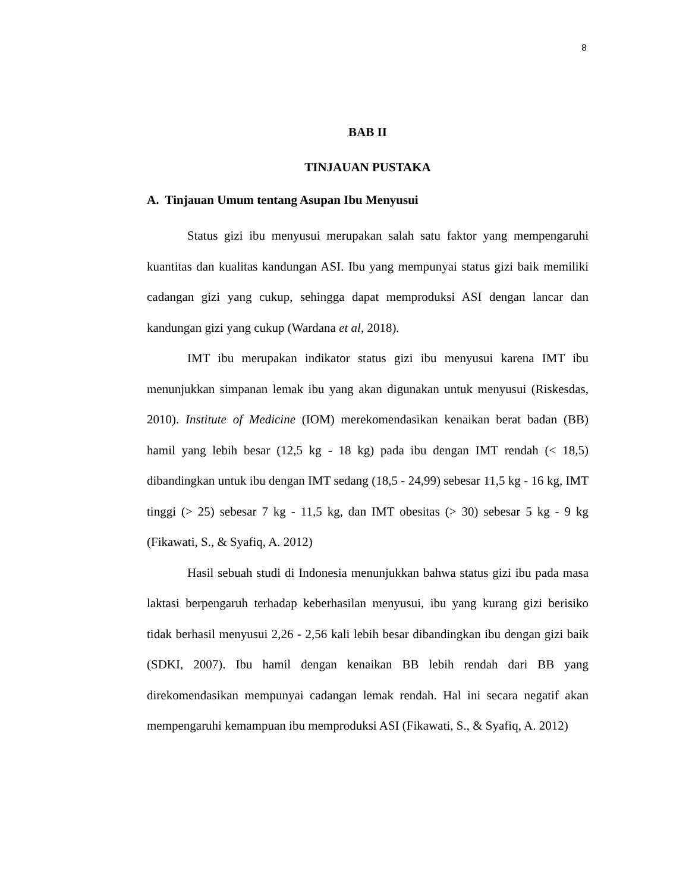8
BAB II
TINJAUAN PUSTAKA
A. Tinjauan Umum tentang Asupan Ibu Menyusui
Status gizi ibu menyusui merupakan salah satu faktor yang mempengaruhi kuantitas dan kualitas kandungan ASI. Ibu yang mempunyai status gizi baik memiliki cadangan gizi yang cukup, sehingga dapat memproduksi ASI dengan lancar dan kandungan gizi yang cukup (Wardana et al, 2018).
IMT ibu merupakan indikator status gizi ibu menyusui karena IMT ibu menunjukkan simpanan lemak ibu yang akan digunakan untuk menyusui (Riskesdas, 2010). Institute of Medicine (IOM) merekomendasikan kenaikan berat badan (BB) hamil yang lebih besar (12,5 kg - 18 kg) pada ibu dengan IMT rendah (< 18,5) dibandingkan untuk ibu dengan IMT sedang (18,5 - 24,99) sebesar 11,5 kg - 16 kg, IMT tinggi (> 25) sebesar 7 kg - 11,5 kg, dan IMT obesitas (> 30) sebesar 5 kg - 9 kg (Fikawati, S., & Syafiq, A. 2012)
Hasil sebuah studi di Indonesia menunjukkan bahwa status gizi ibu pada masa laktasi berpengaruh terhadap keberhasilan menyusui, ibu yang kurang gizi berisiko tidak berhasil menyusui 2,26 - 2,56 kali lebih besar dibandingkan ibu dengan gizi baik (SDKI, 2007). Ibu hamil dengan kenaikan BB lebih rendah dari BB yang direkomendasikan mempunyai cadangan lemak rendah. Hal ini secara negatif akan mempengaruhi kemampuan ibu memproduksi ASI (Fikawati, S., & Syafiq, A. 2012)